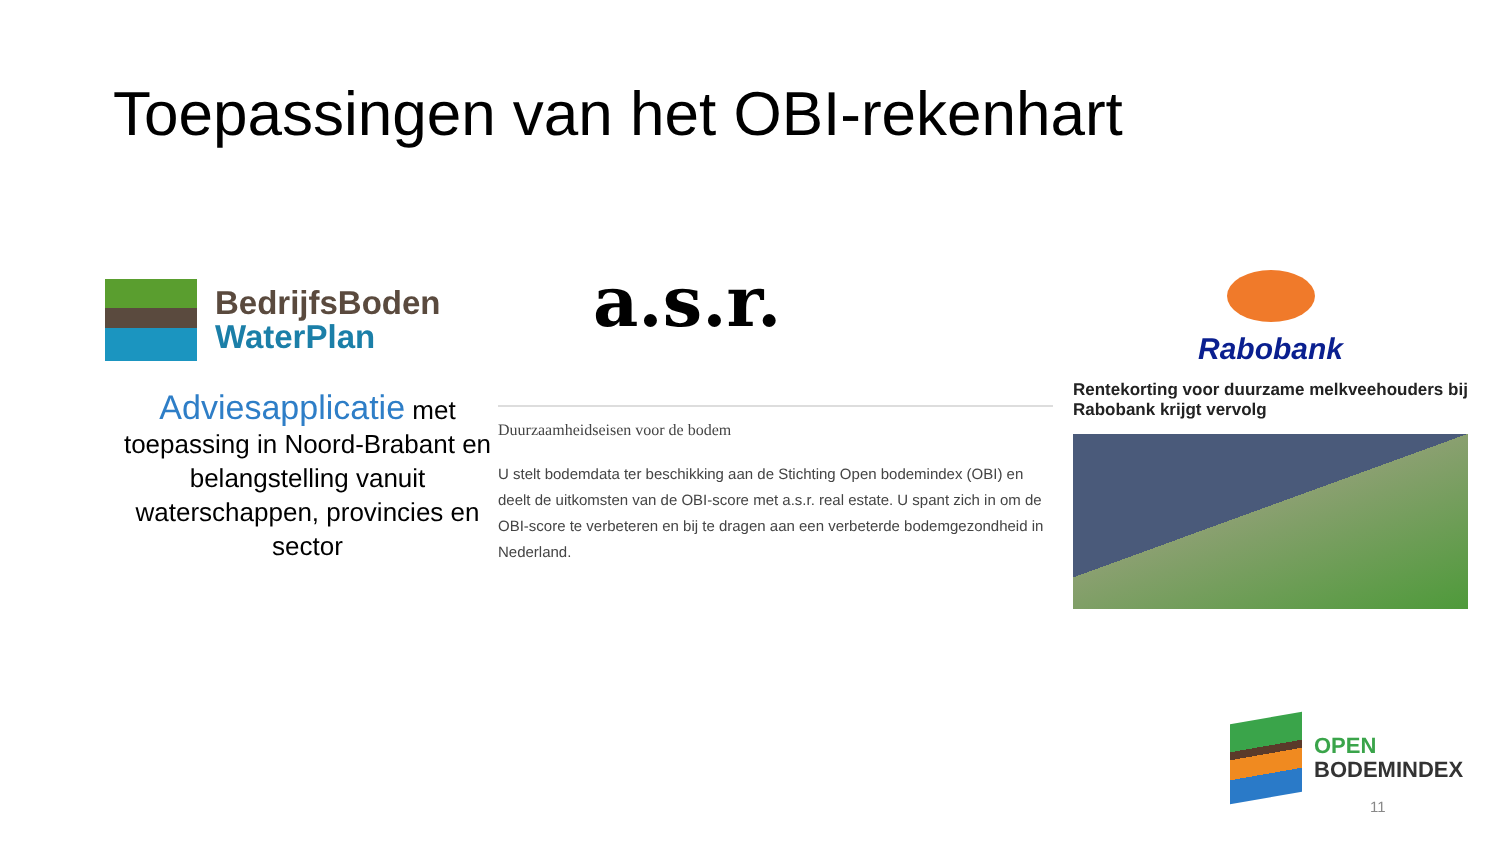Toepassingen van het OBI-rekenhart
BedrijfsBoden
WaterPlan
Adviesapplicatie met toepassing in Noord-Brabant en belangstelling vanuit waterschappen, provincies en sector
a.s.r.
Duurzaamheidseisen voor de bodem
U stelt bodemdata ter beschikking aan de Stichting Open bodemindex (OBI) en deelt de uitkomsten van de OBI-score met a.s.r. real estate. U spant zich in om de OBI-score te verbeteren en bij te dragen aan een verbeterde bodemgezondheid in Nederland.
Rabobank
Rentekorting voor duurzame melkveehouders bij Rabobank krijgt vervolg
OPEN
BODEMINDEX
11